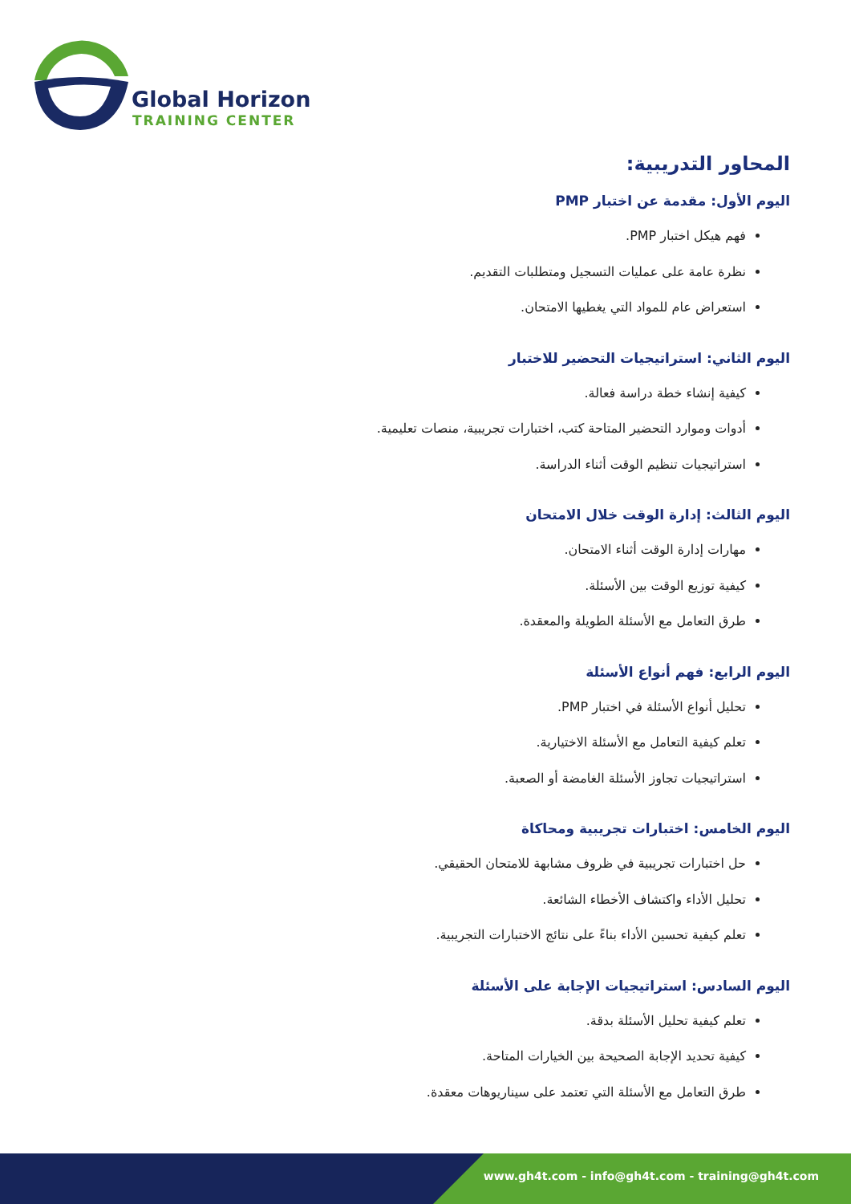Global Horizon
TRAINING CENTER
المحاور التدريبية:
اليوم الأول: مقدمة عن اختبار PMP
فهم هيكل اختبار PMP.
نظرة عامة على عمليات التسجيل ومتطلبات التقديم.
استعراض عام للمواد التي يغطيها الامتحان.
اليوم الثاني: استراتيجيات التحضير للاختبار
كيفية إنشاء خطة دراسة فعالة.
أدوات وموارد التحضير المتاحة كتب، اختبارات تجريبية، منصات تعليمية.
استراتيجيات تنظيم الوقت أثناء الدراسة.
اليوم الثالث: إدارة الوقت خلال الامتحان
مهارات إدارة الوقت أثناء الامتحان.
كيفية توزيع الوقت بين الأسئلة.
طرق التعامل مع الأسئلة الطويلة والمعقدة.
اليوم الرابع: فهم أنواع الأسئلة
تحليل أنواع الأسئلة في اختبار PMP.
تعلم كيفية التعامل مع الأسئلة الاختيارية.
استراتيجيات تجاوز الأسئلة الغامضة أو الصعبة.
اليوم الخامس: اختبارات تجريبية ومحاكاة
حل اختبارات تجريبية في ظروف مشابهة للامتحان الحقيقي.
تحليل الأداء واكتشاف الأخطاء الشائعة.
تعلم كيفية تحسين الأداء بناءً على نتائج الاختبارات التجريبية.
اليوم السادس: استراتيجيات الإجابة على الأسئلة
تعلم كيفية تحليل الأسئلة بدقة.
كيفية تحديد الإجابة الصحيحة بين الخيارات المتاحة.
طرق التعامل مع الأسئلة التي تعتمد على سيناريوهات معقدة.
www.gh4t.com - info@gh4t.com - training@gh4t.com